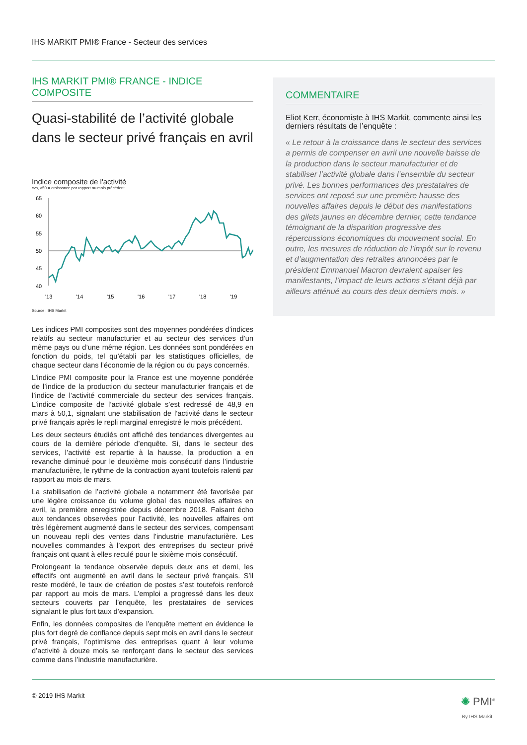IHS MARKIT PMI® France - Secteur des services
IHS MARKIT PMI® FRANCE - INDICE COMPOSITE
Quasi-stabilité de l’activité globale dans le secteur privé français en avril
Indice composite de l'activité
cvs, >50 = croissance par rapport au mois précédent
65
60
55
50
45
40
'13
'14
'15
'16
'17
'18
'19
Source : IHS Markit
Les indices PMI composites sont des moyennes pondérées d’indices relatifs au secteur manufacturier et au secteur des services d’un même pays ou d’une même région. Les données sont pondérées en fonction du poids, tel qu’établi par les statistiques officielles, de chaque secteur dans l’économie de la région ou du pays concernés.
L’indice PMI composite pour la France est une moyenne pondérée de l’indice de la production du secteur manufacturier français et de l’indice de l’activité commerciale du secteur des services français. L’indice composite de l’activité globale s’est redressé de 48,9 en mars à 50,1, signalant une stabilisation de l’activité dans le secteur privé français après le repli marginal enregistré le mois précédent.
Les deux secteurs étudiés ont affiché des tendances divergentes au cours de la dernière période d’enquête. Si, dans le secteur des services, l’activité est repartie à la hausse, la production a en revanche diminué pour le deuxième mois consécutif dans l’industrie manufacturière, le rythme de la contraction ayant toutefois ralenti par rapport au mois de mars.
La stabilisation de l’activité globale a notamment été favorisée par une légère croissance du volume global des nouvelles affaires en avril, la première enregistrée depuis décembre 2018. Faisant écho aux tendances observées pour l’activité, les nouvelles affaires ont très légèrement augmenté dans le secteur des services, compensant un nouveau repli des ventes dans l’industrie manufacturière. Les nouvelles commandes à l’export des entreprises du secteur privé français ont quant à elles reculé pour le sixième mois consécutif.
Prolongeant la tendance observée depuis deux ans et demi, les effectifs ont augmenté en avril dans le secteur privé français. S’il reste modéré, le taux de création de postes s’est toutefois renforcé par rapport au mois de mars. L’emploi a progressé dans les deux secteurs couverts par l’enquête, les prestataires de services signalant le plus fort taux d’expansion.
Enfin, les données composites de l’enquête mettent en évidence le plus fort degré de confiance depuis sept mois en avril dans le secteur privé français, l’optimisme des entreprises quant à leur volume d’activité à douze mois se renforçant dans le secteur des services comme dans l’industrie manufacturière.
COMMENTAIRE
Eliot Kerr, économiste à IHS Markit, commente ainsi les derniers résultats de l’enquête :
« Le retour à la croissance dans le secteur des services a permis de compenser en avril une nouvelle baisse de la production dans le secteur manufacturier et de stabiliser l’activité globale dans l’ensemble du secteur privé. Les bonnes performances des prestataires de services ont reposé sur une première hausse des nouvelles affaires depuis le début des manifestations des gilets jaunes en décembre dernier, cette tendance témoignant de la disparition progressive des répercussions économiques du mouvement social. En outre, les mesures de réduction de l’impôt sur le revenu et d’augmentation des retraites annoncées par le président Emmanuel Macron devraient apaiser les manifestants, l’impact de leurs actions s’étant déjà par ailleurs atténué au cours des deux derniers mois. »
© 2019 IHS Markit
✺ PMI<sup>®</sup>
By IHS Markit